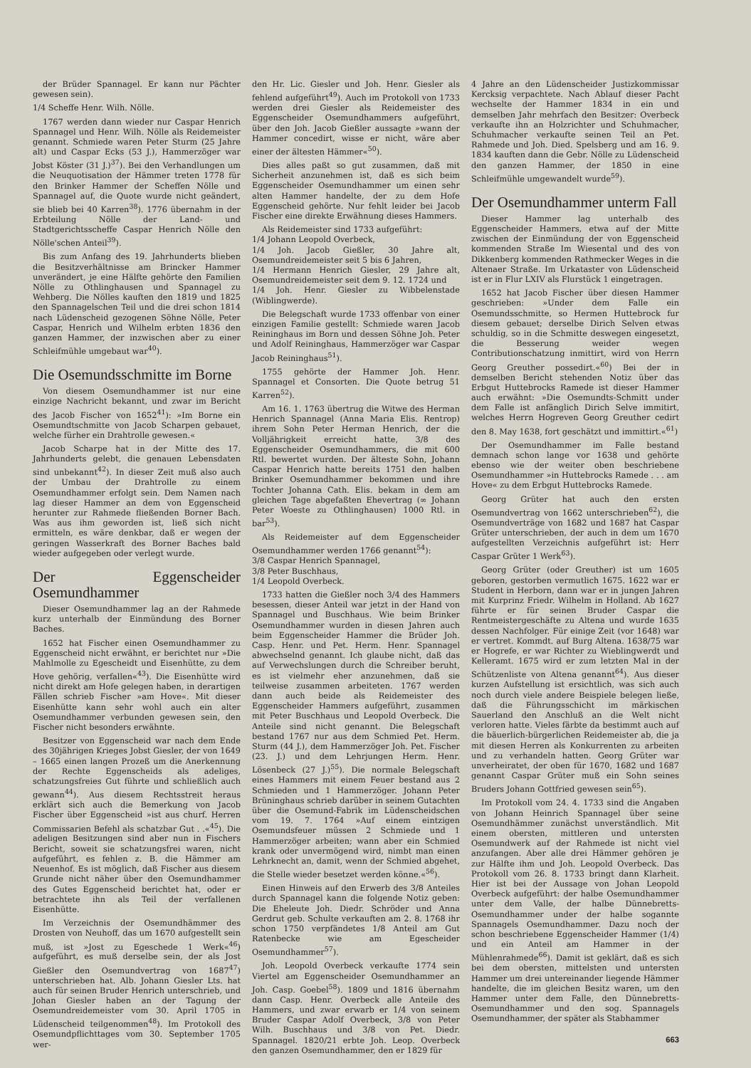der Brüder Spannagel. Er kann nur Pächter gewesen sein).
1/4 Scheffe Henr. Wilh. Nölle.
1767 werden dann wieder nur Caspar Henrich Spannagel und Henr. Wilh. Nölle als Reidemeister genannt. Schmiede waren Peter Sturm (25 Jahre alt) und Caspar Ecks (53 J.), Hammerzöger war Jobst Köster (31 J.)<sup>37</sup>). Bei den Verhandlungen um die Neuquotisation der Hämmer treten 1778 für den Brinker Hammer der Scheffen Nölle und Spannagel auf, die Quote wurde nicht geändert, sie blieb bei 40 Karren<sup>38</sup>). 1776 übernahm in der Erbteilung Nölle der Land- und Stadtgerichtsscheffe Caspar Henrich Nölle den Nölle'schen Anteil<sup>39</sup>).
Bis zum Anfang des 19. Jahrhunderts blieben die Besitzverhältnisse am Brincker Hammer unverändert, je eine Hälfte gehörte den Familien Nölle zu Othlinghausen und Spannagel zu Wehberg. Die Nölles kauften den 1819 und 1825 den Spannagelschen Teil und die drei schon 1814 nach Lüdenscheid gezogenen Söhne Nölle, Peter Caspar, Henrich und Wilhelm erbten 1836 den ganzen Hammer, der inzwischen aber zu einer Schleifmühle umgebaut war<sup>40</sup>).
Die Osemundsschmitte im Borne
Von diesem Osemundhammer ist nur eine einzige Nachricht bekannt, und zwar im Bericht des Jacob Fischer von 1652<sup>41</sup>): »Im Borne ein Osemundtschmitte von Jacob Scharpen gebauet, welche fürher ein Drahtrolle gewesen.«
Jacob Scharpe hat in der Mitte des 17. Jahrhunderts gelebt, die genauen Lebensdaten sind unbekannt<sup>42</sup>). In dieser Zeit muß also auch der Umbau der Drahtrolle zu einem Osemundhammer erfolgt sein. Dem Namen nach lag dieser Hammer an dem von Eggenscheid herunter zur Rahmede fließenden Borner Bach. Was aus ihm geworden ist, ließ sich nicht ermitteln, es wäre denkbar, daß er wegen der geringen Wasserkraft des Borner Baches bald wieder aufgegeben oder verlegt wurde.
Der Eggenscheider Osemundhammer
Dieser Osemundhammer lag an der Rahmede kurz unterhalb der Einmündung des Borner Baches.
1652 hat Fischer einen Osemundhammer zu Eggenscheid nicht erwähnt, er berichtet nur »Die Mahlmolle zu Egescheidt und Eisenhütte, zu dem Hove gehörig, verfallen«<sup>43</sup>). Die Eisenhütte wird nicht direkt am Hofe gelegen haben, in derartigen Fällen schrieb Fischer »am Hove«. Mit dieser Eisenhütte kann sehr wohl auch ein alter Osemundhammer verbunden gewesen sein, den Fischer nicht besonders erwähnte.
Besitzer von Eggenscheid war nach dem Ende des 30jährigen Krieges Jobst Giesler, der von 1649 – 1665 einen langen Prozeß um die Anerkennung der Rechte Eggenscheids als adeliges, schatzungsfreies Gut führte und schließlich auch gewann<sup>44</sup>). Aus diesem Rechtsstreit heraus erklärt sich auch die Bemerkung von Jacob Fischer über Eggenscheid »ist aus churf. Herren Commissarien Befehl als schatzbar Gut . .«<sup>45</sup>). Die adeligen Besitzungen sind aber nun in Fischers Bericht, soweit sie schatzungsfrei waren, nicht aufgeführt, es fehlen z. B. die Hämmer am Neuenhof. Es ist möglich, daß Fischer aus diesem Grunde nicht näher über den Osemundhammer des Gutes Eggenscheid berichtet hat, oder er betrachtete ihn als Teil der verfallenen Eisenhütte.
Im Verzeichnis der Osemundhämmer des Drosten von Neuhoff, das um 1670 aufgestellt sein muß, ist »Jost zu Egeschede 1 Werk«<sup>46</sup>) aufgeführt, es muß derselbe sein, der als Jost Gießler den Osemundvertrag von 1687<sup>47</sup>) unterschrieben hat. Alb. Johann Giesler Lts. hat auch für seinen Bruder Henrich unterschrieb, und Johan Giesler haben an der Tagung der Osemundreidemeister vom 30. April 1705 in Lüdenscheid teilgenommen<sup>48</sup>). Im Protokoll des Osemundpflichttages vom 30. September 1705 wer-
den Hr. Lic. Giesler und Joh. Henr. Giesler als fehlend aufgeführt<sup>49</sup>). Auch im Protokoll von 1733 werden drei Giesler als Reidemeister des Eggenscheider Osemundhammers aufgeführt, über den Joh. Jacob Gießler aussagte »wann der Hammer concedirt, wisse er nicht, wäre aber einer der ältesten Hämmer«<sup>50</sup>).
Dies alles paßt so gut zusammen, daß mit Sicherheit anzunehmen ist, daß es sich beim Eggenscheider Osemundhammer um einen sehr alten Hammer handelte, der zu dem Hofe Eggenscheid gehörte. Nur fehlt leider bei Jacob Fischer eine direkte Erwähnung dieses Hammers.
Als Reidemeister sind 1733 aufgeführt:
1/4 Johann Leopold Overbeck,
1/4 Joh. Jacob Gießler, 30 Jahre alt, Osemundreidemeister seit 5 bis 6 Jahren,
1/4 Hermann Henrich Giesler, 29 Jahre alt, Osemundreidemeister seit dem 9. 12. 1724 und
1/4 Joh. Henr. Giesler zu Wibbelenstade (Wiblingwerde).
Die Belegschaft wurde 1733 offenbar von einer einzigen Familie gestellt: Schmiede waren Jacob Reininghaus im Born und dessen Söhne Joh. Peter und Adolf Reininghaus, Hammerzöger war Caspar Jacob Reininghaus<sup>51</sup>).
1755 gehörte der Hammer Joh. Henr. Spannagel et Consorten. Die Quote betrug 51 Karren<sup>52</sup>).
Am 16. 1. 1763 übertrug die Witwe des Herman Henrich Spannagel (Anna Maria Elis. Rentrop) ihrem Sohn Peter Herman Henrich, der die Volljährigkeit erreicht hatte, 3/8 des Eggenscheider Osemundhammers, die mit 600 Rtl. bewertet wurden. Der älteste Sohn, Johann Caspar Henrich hatte bereits 1751 den halben Brinker Osemundhammer bekommen und ihre Tochter Johanna Cath. Elis. bekam in dem am gleichen Tage abgefaßten Ehevertrag (∞ Johann Peter Woeste zu Othlinghausen) 1000 Rtl. in bar<sup>53</sup>).
Als Reidemeister auf dem Eggenscheider Osemundhammer werden 1766 genannt<sup>54</sup>):
3/8 Caspar Henrich Spannagel,
3/8 Peter Buschhaus,
1/4 Leopold Overbeck.
1733 hatten die Gießler noch 3/4 des Hammers besessen, dieser Anteil war jetzt in der Hand von Spannagel und Buschhaus. Wie beim Brinker Osemundhammer wurden in diesen Jahren auch beim Eggenscheider Hammer die Brüder Joh. Casp. Henr. und Pet. Herm. Henr. Spannagel abwechselnd genannt. Ich glaube nicht, daß das auf Verwechslungen durch die Schreiber beruht, es ist vielmehr eher anzunehmen, daß sie teilweise zusammen arbeiteten. 1767 werden dann auch beide als Reidemeister des Eggenscheider Hammers aufgeführt, zusammen mit Peter Buschhaus und Leopold Overbeck. Die Anteile sind nicht genannt. Die Belegschaft bestand 1767 nur aus dem Schmied Pet. Herm. Sturm (44 J.), dem Hammerzöger Joh. Pet. Fischer (23. J.) und dem Lehrjungen Herm. Henr. Lösenbeck (27 J.)<sup>55</sup>). Die normale Belegschaft eines Hammers mit einem Feuer bestand aus 2 Schmieden und 1 Hammerzöger. Johann Peter Brüninghaus schrieb darüber in seinem Gutachten über die Osemund-Fabrik im Lüdenscheidschen vom 19. 7. 1764 »Auf einem eintzigen Osemundsfeuer müssen 2 Schmiede und 1 Hammerzöger arbeiten; wann aber ein Schmied krank oder unvermögend wird, nimbt man einen Lehrknecht an, damit, wenn der Schmied abgehet, die Stelle wieder besetzet werden könne.«<sup>56</sup>).
Einen Hinweis auf den Erwerb des 3/8 Anteiles durch Spannagel kann die folgende Notiz geben: Die Eheleute Joh. Diedr. Schröder und Anna Gerdrut geb. Schulte verkauften am 2. 8. 1768 ihr schon 1750 verpfändetes 1/8 Anteil am Gut Ratenbecke wie am Egescheider Osemundhammer<sup>57</sup>).
Joh. Leopold Overbeck verkaufte 1774 sein Viertel am Eggenscheider Osemundhammer an Joh. Casp. Goebel<sup>58</sup>). 1809 und 1816 übernahm dann Casp. Henr. Overbeck alle Anteile des Hammers, und zwar erwarb er 1/4 von seinem Bruder Caspar Adolf Overbeck, 3/8 von Peter Wilh. Buschhaus und 3/8 von Pet. Diedr. Spannagel. 1820/21 erbte Joh. Leop. Overbeck den ganzen Osemundhammer, den er 1829 für
4 Jahre an den Lüdenscheider Justizkommissar Kercksig verpachtete. Nach Ablauf dieser Pacht wechselte der Hammer 1834 in ein und demselben Jahr mehrfach den Besitzer: Overbeck verkaufte ihn an Holzrichter und Schuhmacher, Schuhmacher verkaufte seinen Teil an Pet. Rahmede und Joh. Died. Spelsberg und am 16. 9. 1834 kauften dann die Gebr. Nölle zu Lüdenscheid den ganzen Hammer, der 1850 in eine Schleifmühle umgewandelt wurde<sup>59</sup>).
Der Osemundhammer unterm Fall
Dieser Hammer lag unterhalb des Eggenscheider Hammers, etwa auf der Mitte zwischen der Einmündung der von Eggenscheid kommenden Straße Im Wiesental und des von Dikkenberg kommenden Rathmecker Weges in die Altenaer Straße. Im Urkataster von Lüdenscheid ist er in Flur LXIV als Flurstück 1 eingetragen.
1652 hat Jacob Fischer über diesen Hammer geschrieben: »Under dem Falle ein Osemundsschmitte, so Hermen Huttebrock fur diesem gebauet; derselbe Dirich Selven etwas schuldig, so in die Schmitte deswegen eingesetzt, die Besserung weider wegen Contributionschatzung inmittirt, wird von Herrn Georg Greuther possedirt.«<sup>60</sup>) Bei der in demselben Bericht stehenden Notiz über das Erbgut Huttebrocks Ramede ist dieser Hammer auch erwähnt: »Die Osemundts-Schmitt under dem Falle ist anfänglich Dirich Selve immitirt, welches Herrn Hogreven Georg Greuther cedirt den 8. May 1638, fort geschätzt und immittirt.«<sup>61</sup>)
Der Osemundhammer im Falle bestand demnach schon lange vor 1638 und gehörte ebenso wie der weiter oben beschriebene Osemundhammer »in Huttebrocks Ramede . . . am Hove« zu dem Erbgut Huttebrocks Ramede.
Georg Grüter hat auch den ersten Osemundvertrag von 1662 unterschrieben<sup>62</sup>), die Osemundverträge von 1682 und 1687 hat Caspar Grüter unterschrieben, der auch in dem um 1670 aufgestellten Verzeichnis aufgeführt ist: Herr Caspar Grüter 1 Werk<sup>63</sup>).
Georg Grüter (oder Greuther) ist um 1605 geboren, gestorben vermutlich 1675. 1622 war er Student in Herborn, dann war er in jungen Jahren mit Kurprinz Friedr. Wilhelm in Holland. Ab 1627 führte er für seinen Bruder Caspar die Rentmeistergeschäfte zu Altena und wurde 1635 dessen Nachfolger. Für einige Zeit (vor 1648) war er vertret. Kommdt. auf Burg Altena. 1638/75 war er Hogrefe, er war Richter zu Wieblingwerdt und Kelleramt. 1675 wird er zum letzten Mal in der Schützenliste von Altena genannt<sup>64</sup>). Aus dieser kurzen Aufstellung ist ersichtlich, was sich auch noch durch viele andere Beispiele belegen ließe, daß die Führungsschicht im märkischen Sauerland den Anschluß an die Welt nicht verloren hatte. Vieles färbte da bestimmt auch auf die bäuerlich-bürgerlichen Reidemeister ab, die ja mit diesen Herren als Konkurrenten zu arbeiten und zu verhandeln hatten. Georg Grüter war unverheiratet, der oben für 1670, 1682 und 1687 genannt Caspar Grüter muß ein Sohn seines Bruders Johann Gottfried gewesen sein<sup>65</sup>).
Im Protokoll vom 24. 4. 1733 sind die Angaben von Johann Heinrich Spannagel über seine Osemundhämmer zunächst unverständlich. Mit einem obersten, mittleren und untersten Osemundwerk auf der Rahmede ist nicht viel anzufangen. Aber alle drei Hämmer gehören je zur Hälfte ihm und Joh. Leopold Overbeck. Das Protokoll vom 26. 8. 1733 bringt dann Klarheit. Hier ist bei der Aussage von Johan Leopold Overbeck aufgeführt: der halbe Osemundhammer unter dem Valle, der halbe Dünnebretts-Osemundhammer under der halbe sogannte Spannagels Osemundhammer. Dazu noch der schon beschriebene Eggenscheider Hammer (1/4) und ein Anteil am Hammer in der Mühlenrahmede<sup>66</sup>). Damit ist geklärt, daß es sich bei dem obersten, mittelsten und untersten Hammer um drei untereinander liegende Hämmer handelte, die im gleichen Besitz waren, um den Hammer unter dem Falle, den Dünnebretts-Osemundhammer und den sog. Spannagels Osemundhammer, der später als Stabhammer
663